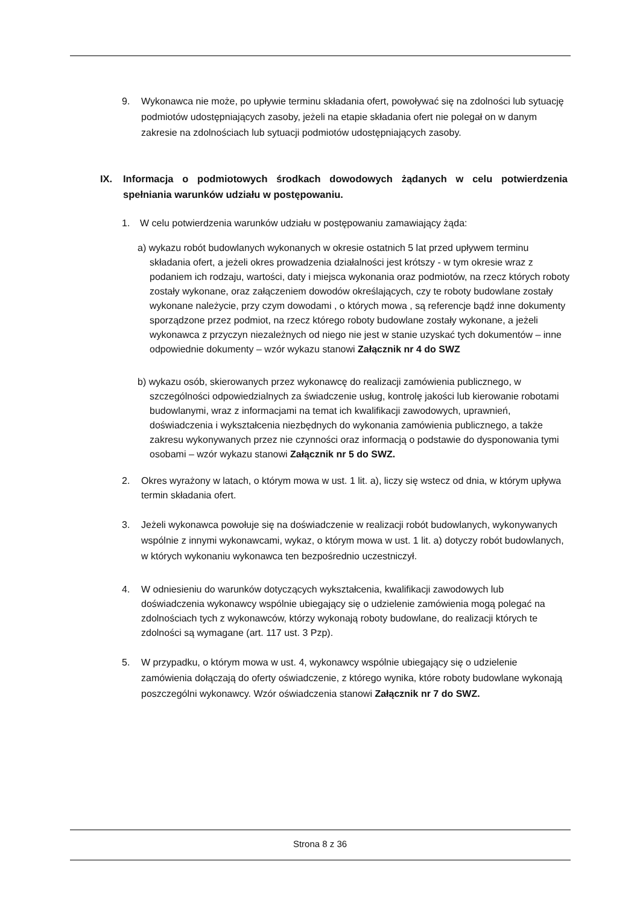9. Wykonawca nie może, po upływie terminu składania ofert, powoływać się na zdolności lub sytuację podmiotów udostępniających zasoby, jeżeli na etapie składania ofert nie polegał on w danym zakresie na zdolnościach lub sytuacji podmiotów udostępniających zasoby.
IX. Informacja o podmiotowych środkach dowodowych żądanych w celu potwierdzenia spełniania warunków udziału w postępowaniu.
1. W celu potwierdzenia warunków udziału w postępowaniu zamawiający żąda:
a) wykazu robót budowlanych wykonanych w okresie ostatnich 5 lat przed upływem terminu składania ofert, a jeżeli okres prowadzenia działalności jest krótszy - w tym okresie wraz z podaniem ich rodzaju, wartości, daty i miejsca wykonania oraz podmiotów, na rzecz których roboty zostały wykonane, oraz załączeniem dowodów określających, czy te roboty budowlane zostały wykonane należycie, przy czym dowodami , o których mowa , są referencje bądź inne dokumenty sporządzone przez podmiot, na rzecz którego roboty budowlane zostały wykonane, a jeżeli wykonawca z przyczyn niezależnych od niego nie jest w stanie uzyskać tych dokumentów – inne odpowiednie dokumenty – wzór wykazu stanowi Załącznik nr 4 do SWZ
b) wykazu osób, skierowanych przez wykonawcę do realizacji zamówienia publicznego, w szczególności odpowiedzialnych za świadczenie usług, kontrolę jakości lub kierowanie robotami budowlanymi, wraz z informacjami na temat ich kwalifikacji zawodowych, uprawnień, doświadczenia i wykształcenia niezbędnych do wykonania zamówienia publicznego, a także zakresu wykonywanych przez nie czynności oraz informacją o podstawie do dysponowania tymi osobami – wzór wykazu stanowi Załącznik nr 5 do SWZ.
2. Okres wyrażony w latach, o którym mowa w ust. 1 lit. a), liczy się wstecz od dnia, w którym upływa termin składania ofert.
3. Jeżeli wykonawca powołuje się na doświadczenie w realizacji robót budowlanych, wykonywanych wspólnie z innymi wykonawcami, wykaz, o którym mowa w ust. 1 lit. a) dotyczy robót budowlanych, w których wykonaniu wykonawca ten bezpośrednio uczestniczył.
4. W odniesieniu do warunków dotyczących wykształcenia, kwalifikacji zawodowych lub doświadczenia wykonawcy wspólnie ubiegający się o udzielenie zamówienia mogą polegać na zdolnościach tych z wykonawców, którzy wykonają roboty budowlane, do realizacji których te zdolności są wymagane (art. 117 ust. 3 Pzp).
5. W przypadku, o którym mowa w ust. 4, wykonawcy wspólnie ubiegający się o udzielenie zamówienia dołączają do oferty oświadczenie, z którego wynika, które roboty budowlane wykonają poszczególni wykonawcy. Wzór oświadczenia stanowi Załącznik nr 7 do SWZ.
Strona 8 z 36